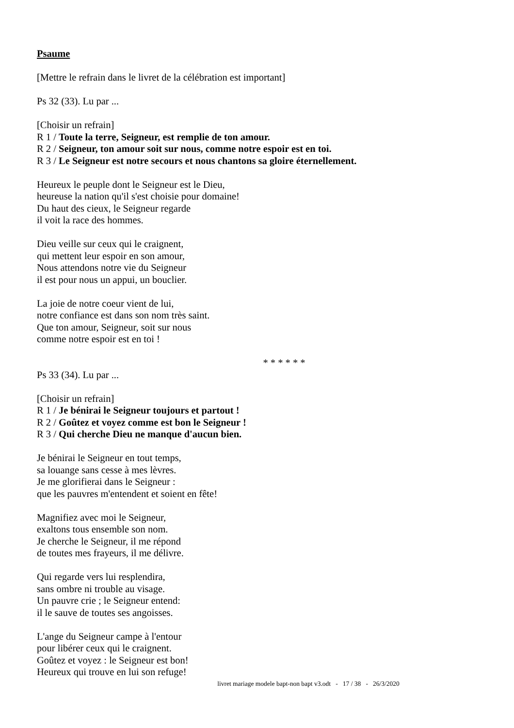Psaume
[Mettre le refrain dans le livret de la célébration est important]
Ps 32 (33). Lu par ...
[Choisir un refrain]
R 1 / Toute la terre, Seigneur, est remplie de ton amour.
R 2 / Seigneur, ton amour soit sur nous, comme notre espoir est en toi.
R 3 / Le Seigneur est notre secours et nous chantons sa gloire éternellement.
Heureux le peuple dont le Seigneur est le Dieu,
heureuse la nation qu'il s'est choisie pour domaine!
Du haut des cieux, le Seigneur regarde
il voit la race des hommes.
Dieu veille sur ceux qui le craignent,
qui mettent leur espoir en son amour,
Nous attendons notre vie du Seigneur
il est pour nous un appui, un bouclier.
La joie de notre coeur vient de lui,
notre confiance est dans son nom très saint.
Que ton amour, Seigneur, soit sur nous
comme notre espoir est en toi !
* * * * * *
Ps 33 (34). Lu par ...
[Choisir un refrain]
R 1 / Je bénirai le Seigneur toujours et partout !
R 2 / Goûtez et voyez comme est bon le Seigneur !
R 3 / Qui cherche Dieu ne manque d'aucun bien.
Je bénirai le Seigneur en tout temps,
sa louange sans cesse à mes lèvres.
Je me glorifierai dans le Seigneur :
que les pauvres m'entendent et soient en fête!
Magnifiez avec moi le Seigneur,
exaltons tous ensemble son nom.
Je cherche le Seigneur, il me répond
de toutes mes frayeurs, il me délivre.
Qui regarde vers lui resplendira,
sans ombre ni trouble au visage.
Un pauvre crie ; le Seigneur entend:
il le sauve de toutes ses angoisses.
L'ange du Seigneur campe à l'entour
pour libérer ceux qui le craignent.
Goûtez et voyez : le Seigneur est bon!
Heureux qui trouve en lui son refuge!
livret mariage modele bapt-non bapt v3.odt - 17 / 38 - 26/3/2020